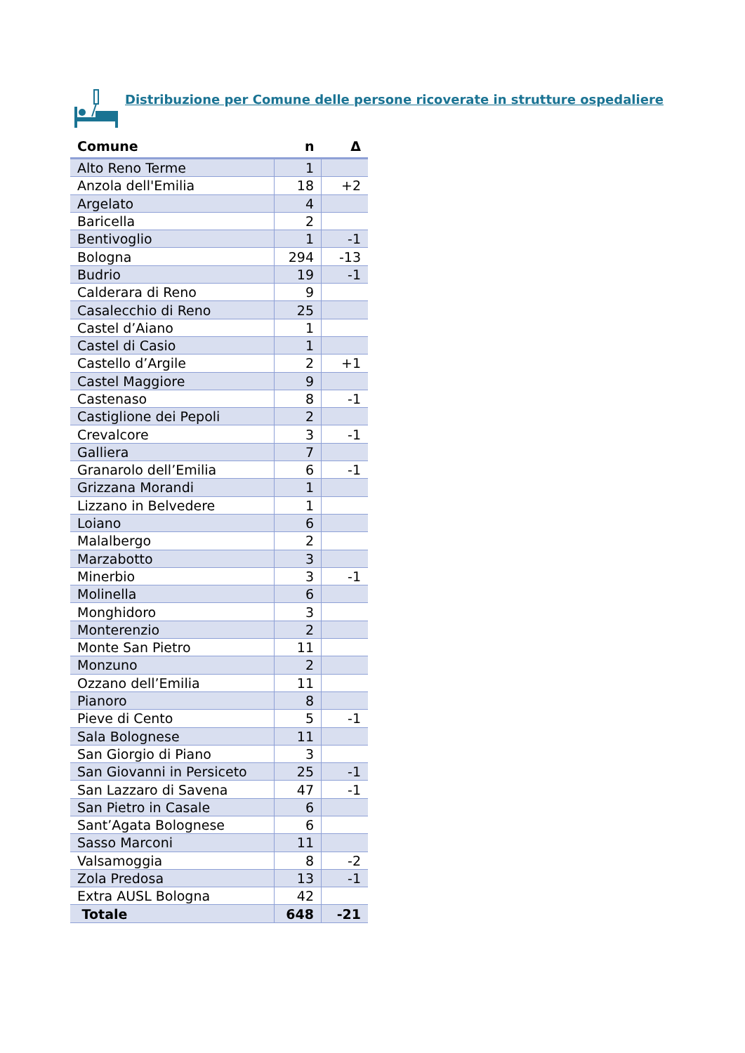Distribuzione per Comune delle persone ricoverate in strutture ospedaliere
| Comune | n | Δ |
| --- | --- | --- |
| Alto Reno Terme | 1 | |
| Anzola dell'Emilia | 18 | +2 |
| Argelato | 4 | |
| Baricella | 2 | |
| Bentivoglio | 1 | -1 |
| Bologna | 294 | -13 |
| Budrio | 19 | -1 |
| Calderara di Reno | 9 | |
| Casalecchio di Reno | 25 | |
| Castel d’Aiano | 1 | |
| Castel di Casio | 1 | |
| Castello d’Argile | 2 | +1 |
| Castel Maggiore | 9 | |
| Castenaso | 8 | -1 |
| Castiglione dei Pepoli | 2 | |
| Crevalcore | 3 | -1 |
| Galliera | 7 | |
| Granarolo dell’Emilia | 6 | -1 |
| Grizzana Morandi | 1 | |
| Lizzano in Belvedere | 1 | |
| Loiano | 6 | |
| Malalbergo | 2 | |
| Marzabotto | 3 | |
| Minerbio | 3 | -1 |
| Molinella | 6 | |
| Monghidoro | 3 | |
| Monterenzio | 2 | |
| Monte San Pietro | 11 | |
| Monzuno | 2 | |
| Ozzano dell’Emilia | 11 | |
| Pianoro | 8 | |
| Pieve di Cento | 5 | -1 |
| Sala Bolognese | 11 | |
| San Giorgio di Piano | 3 | |
| San Giovanni in Persiceto | 25 | -1 |
| San Lazzaro di Savena | 47 | -1 |
| San Pietro in Casale | 6 | |
| Sant’Agata Bolognese | 6 | |
| Sasso Marconi | 11 | |
| Valsamoggia | 8 | -2 |
| Zola Predosa | 13 | -1 |
| Extra AUSL Bologna | 42 | |
| Totale | 648 | -21 |